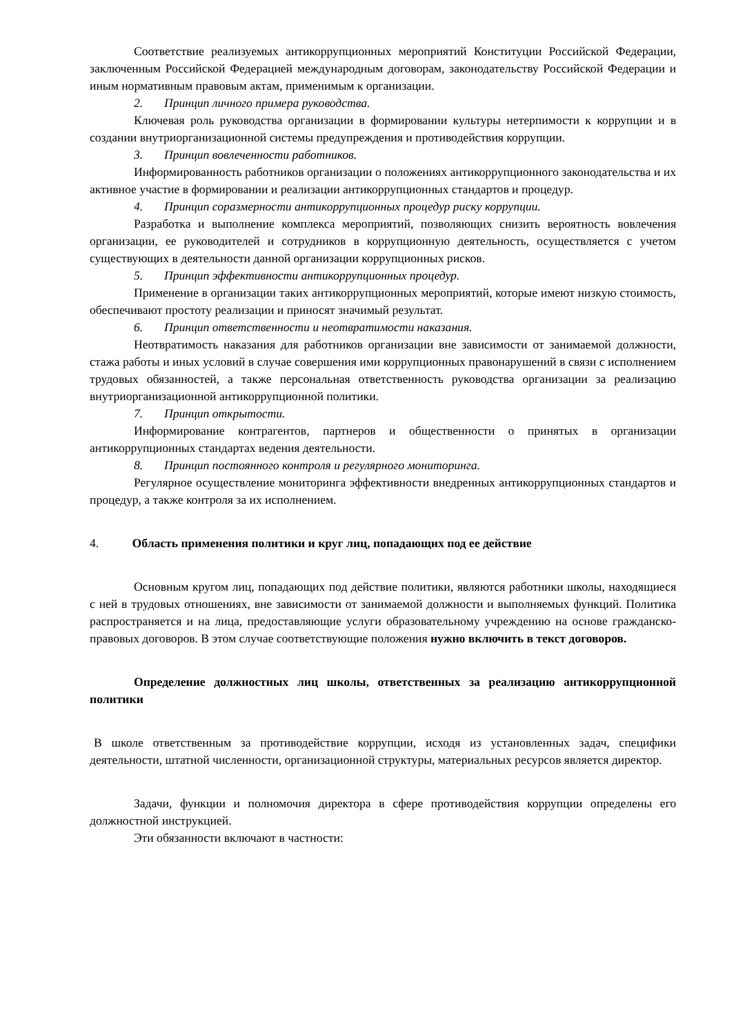Соответствие реализуемых антикоррупционных мероприятий Конституции Российской Федерации, заключенным Российской Федерацией международным договорам, законодательству Российской Федерации и иным нормативным правовым актам, применимым к организации.
2. Принцип личного примера руководства.
Ключевая роль руководства организации в формировании культуры нетерпимости к коррупции и в создании внутриорганизационной системы предупреждения и противодействия коррупции.
3. Принцип вовлеченности работников.
Информированность работников организации о положениях антикоррупционного законодательства и их активное участие в формировании и реализации антикоррупционных стандартов и процедур.
4. Принцип соразмерности антикоррупционных процедур риску коррупции.
Разработка и выполнение комплекса мероприятий, позволяющих снизить вероятность вовлечения организации, ее руководителей и сотрудников в коррупционную деятельность, осуществляется с учетом существующих в деятельности данной организации коррупционных рисков.
5. Принцип эффективности антикоррупционных процедур.
Применение в организации таких антикоррупционных мероприятий, которые имеют низкую стоимость, обеспечивают простоту реализации и приносят значимый результат.
6. Принцип ответственности и неотвратимости наказания.
Неотвратимость наказания для работников организации вне зависимости от занимаемой должности, стажа работы и иных условий в случае совершения ими коррупционных правонарушений в связи с исполнением трудовых обязанностей, а также персональная ответственность руководства организации за реализацию внутриорганизационной антикоррупционной политики.
7. Принцип открытости.
Информирование контрагентов, партнеров и общественности о принятых в организации антикоррупционных стандартах ведения деятельности.
8. Принцип постоянного контроля и регулярного мониторинга.
Регулярное осуществление мониторинга эффективности внедренных антикоррупционных стандартов и процедур, а также контроля за их исполнением.
4. Область применения политики и круг лиц, попадающих под ее действие
Основным кругом лиц, попадающих под действие политики, являются работники школы, находящиеся с ней в трудовых отношениях, вне зависимости от занимаемой должности и выполняемых функций. Политика распространяется и на лица, предоставляющие услуги образовательному учреждению на основе гражданско-правовых договоров. В этом случае соответствующие положения нужно включить в текст договоров.
Определение должностных лиц школы, ответственных за реализацию антикоррупционной политики
В школе ответственным за противодействие коррупции, исходя из установленных задач, специфики деятельности, штатной численности, организационной структуры, материальных ресурсов является директор.
Задачи, функции и полномочия директора в сфере противодействия коррупции определены его должностной инструкцией.
Эти обязанности включают в частности: